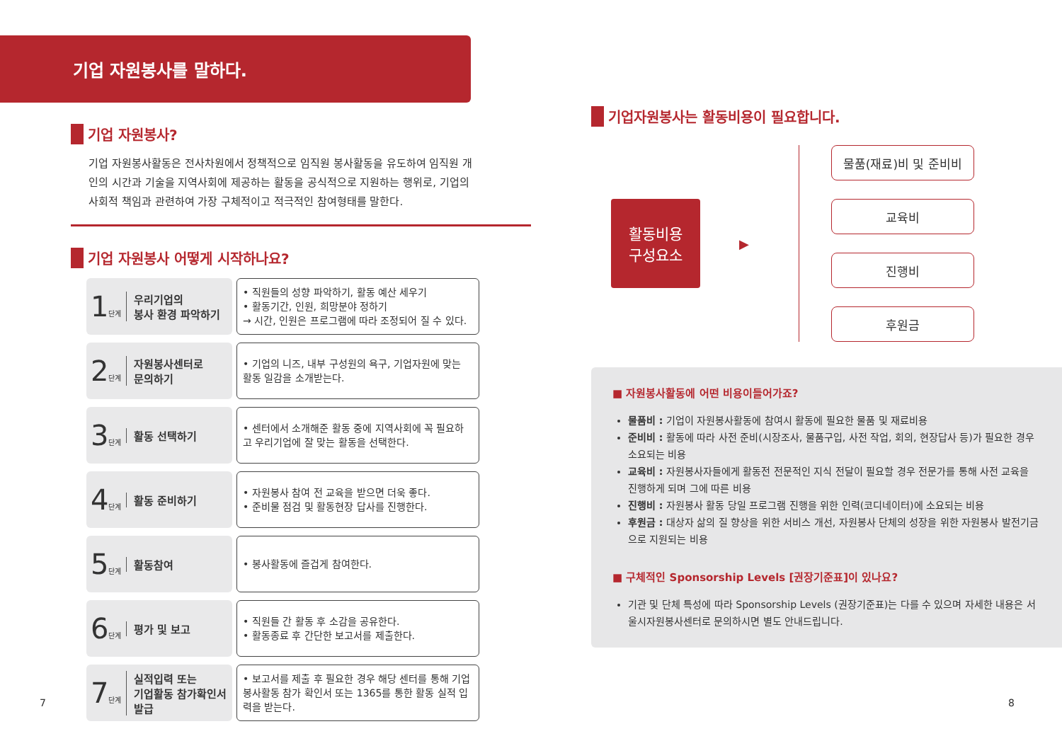기업 자원봉사를 말하다.
기업 자원봉사?
기업 자원봉사활동은 전사차원에서 정책적으로 임직원 봉사활동을 유도하여 임직원 개인의 시간과 기술을 지역사회에 제공하는 활동을 공식적으로 지원하는 행위로, 기업의 사회적 책임과 관련하여 가장 구체적이고 적극적인 참여형태를 말한다.
기업 자원봉사 어떻게 시작하나요?
1단계
우리기업의
봉사 환경 파악하기
• 직원들의 성향 파악하기, 활동 예산 세우기
• 활동기간, 인원, 희망분야 정하기
→ 시간, 인원은 프로그램에 따라 조정되어 질 수 있다.
2단계
자원봉사센터로
문의하기
• 기업의 니즈, 내부 구성원의 욕구, 기업자원에 맞는 활동 일감을 소개받는다.
3단계
활동 선택하기
• 센터에서 소개해준 활동 중에 지역사회에 꼭 필요하고 우리기업에 잘 맞는 활동을 선택한다.
4단계
활동 준비하기
• 자원봉사 참여 전 교육을 받으면 더욱 좋다.
• 준비물 점검 및 활동현장 답사를 진행한다.
5단계
활동참여
• 봉사활동에 즐겁게 참여한다.
6단계
평가 및 보고
• 직원들 간 활동 후 소감을 공유한다.
• 활동종료 후 간단한 보고서를 제출한다.
7단계
실적입력 또는
기업활동 참가확인서
발급
• 보고서를 제출 후 필요한 경우 해당 센터를 통해 기업 봉사활동 참가 확인서 또는 1365를 통한 활동 실적 입력을 받는다.
기업자원봉사는 활동비용이 필요합니다.
활동비용
구성요소
▶
물품(재료)비 및 준비비
교육비
진행비
후원금
■ 자원봉사활동에 어떤 비용이들어가죠?
물품비 : 기업이 자원봉사활동에 참여시 활동에 필요한 물품 및 재료비용
준비비 : 활동에 따라 사전 준비(시장조사, 물품구입, 사전 작업, 회의, 현장답사 등)가 필요한 경우 소요되는 비용
교육비 : 자원봉사자들에게 활동전 전문적인 지식 전달이 필요할 경우 전문가를 통해 사전 교육을 진행하게 되며 그에 따른 비용
진행비 : 자원봉사 활동 당일 프로그램 진행을 위한 인력(코디네이터)에 소요되는 비용
후원금 : 대상자 삶의 질 향상을 위한 서비스 개선, 자원봉사 단체의 성장을 위한 자원봉사 발전기금으로 지원되는 비용
■ 구체적인 Sponsorship Levels [권장기준표]이 있나요?
기관 및 단체 특성에 따라 Sponsorship Levels (권장기준표)는 다를 수 있으며 자세한 내용은 서울시자원봉사센터로 문의하시면 별도 안내드립니다.
7 8